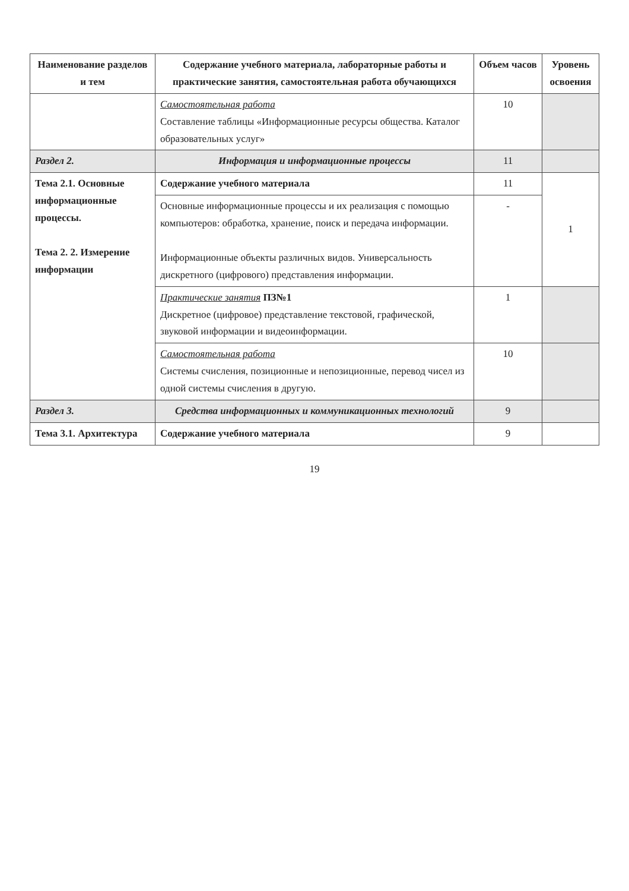| Наименование разделов и тем | Содержание учебного материала, лабораторные работы и практические занятия, самостоятельная работа обучающихся | Объем часов | Уровень освоения |
| --- | --- | --- | --- |
| | Самостоятельная работа Составление таблицы «Информационные ресурсы общества. Каталог образовательных услуг» | 10 | |
| Раздел 2. | Информация и информационные процессы | 11 | |
| Тема 2.1. Основные информационные процессы. Тема 2. 2. Измерение информации | Содержание учебного материала | 11 | 1 |
| | Основные информационные процессы и их реализация с помощью компьютеров: обработка, хранение, поиск и передача информации. Информационные объекты различных видов. Универсальность дискретного (цифрового) представления информации. | - | |
| | Практические занятия ПЗ№1 Дискретное (цифровое) представление текстовой, графической, звуковой информации и видеоинформации. | 1 | |
| | Самостоятельная работа Системы счисления, позиционные и непозиционные, перевод чисел из одной системы счисления в другую. | 10 | |
| Раздел 3. | Средства информационных и коммуникационных технологий | 9 | |
| Тема 3.1. Архитектура | Содержание учебного материала | 9 | |
19